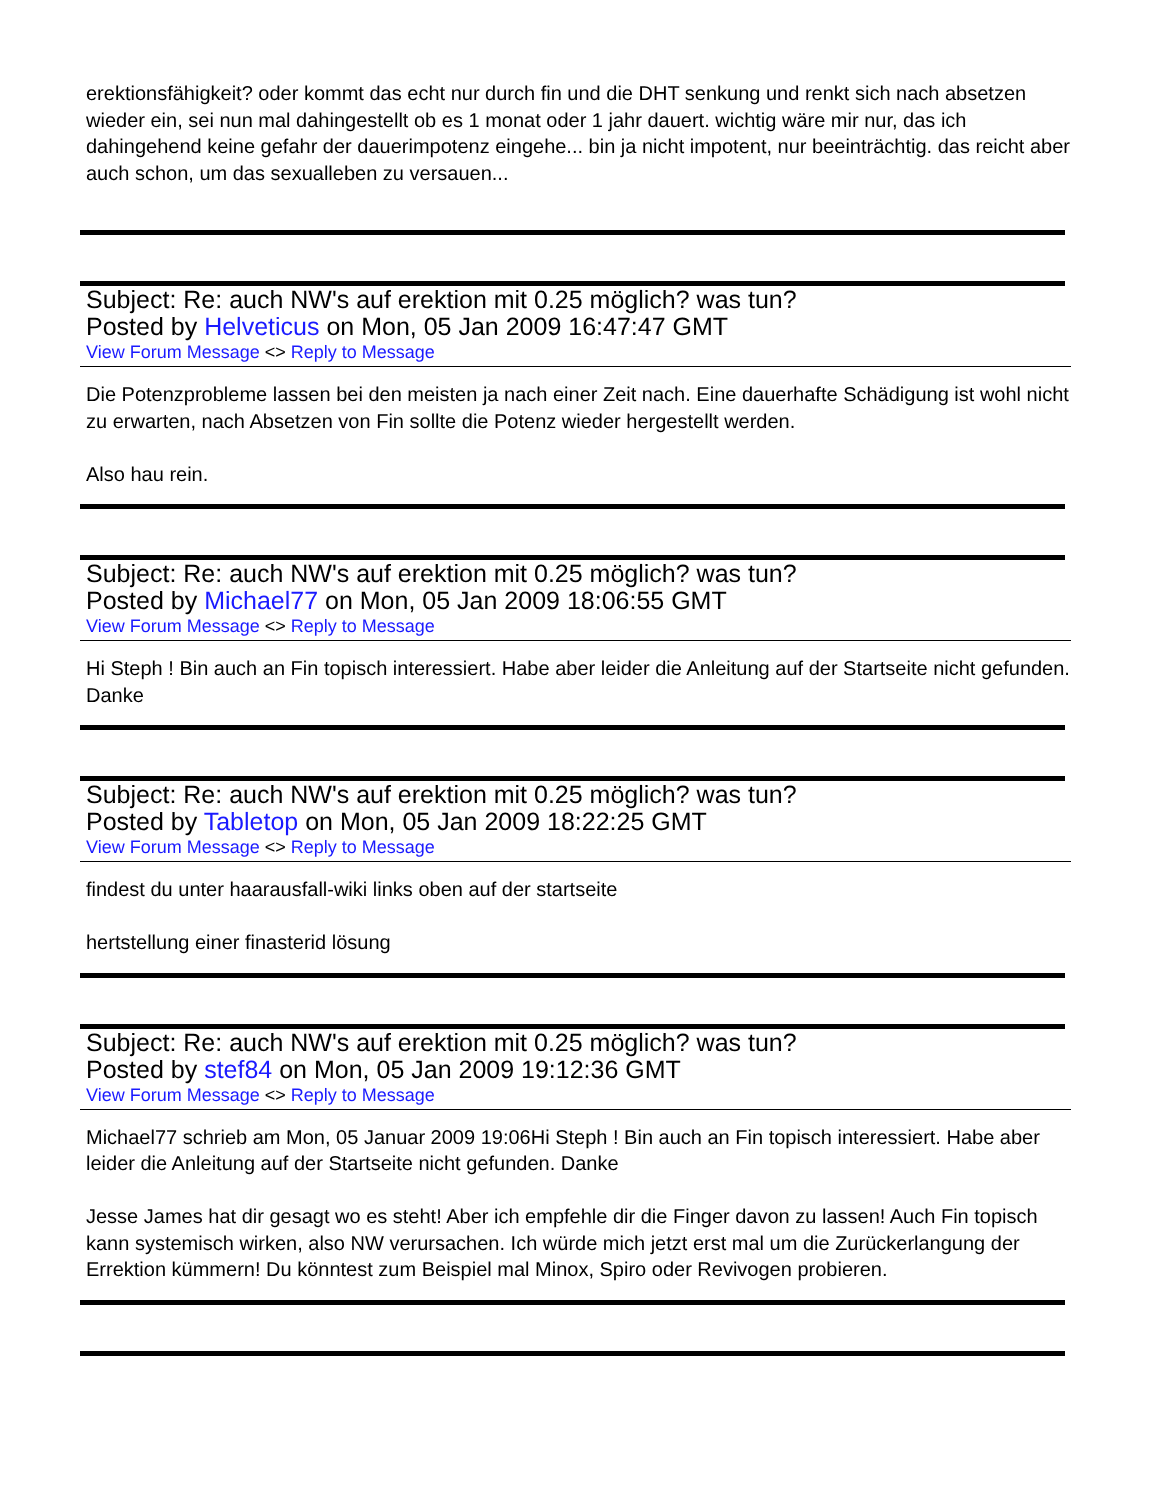erektionsfähigkeit? oder kommt das echt nur durch fin und die DHT senkung und renkt sich nach absetzen wieder ein, sei nun mal dahingestellt ob es 1 monat oder 1 jahr dauert. wichtig wäre mir nur, das ich dahingehend keine gefahr der dauerimpotenz eingehe... bin ja nicht impotent, nur beeinträchtig. das reicht aber auch schon, um das sexualleben zu versauen...
Subject: Re: auch NW's auf erektion mit 0.25 möglich? was tun?
Posted by Helveticus on Mon, 05 Jan 2009 16:47:47 GMT
View Forum Message <> Reply to Message
Die Potenzprobleme lassen bei den meisten ja nach einer Zeit nach. Eine dauerhafte Schädigung ist wohl nicht zu erwarten, nach Absetzen von Fin sollte die Potenz wieder hergestellt werden.
Also hau rein.
Subject: Re: auch NW's auf erektion mit 0.25 möglich? was tun?
Posted by Michael77 on Mon, 05 Jan 2009 18:06:55 GMT
View Forum Message <> Reply to Message
Hi Steph ! Bin auch an Fin topisch interessiert. Habe aber leider die Anleitung auf der Startseite nicht gefunden. Danke
Subject: Re: auch NW's auf erektion mit 0.25 möglich? was tun?
Posted by Tabletop on Mon, 05 Jan 2009 18:22:25 GMT
View Forum Message <> Reply to Message
findest du unter haarausfall-wiki links oben auf der startseite
hertstellung einer finasterid lösung
Subject: Re: auch NW's auf erektion mit 0.25 möglich? was tun?
Posted by stef84 on Mon, 05 Jan 2009 19:12:36 GMT
View Forum Message <> Reply to Message
Michael77 schrieb am Mon, 05 Januar 2009 19:06Hi Steph ! Bin auch an Fin topisch interessiert. Habe aber leider die Anleitung auf der Startseite nicht gefunden. Danke
Jesse James hat dir gesagt wo es steht! Aber ich empfehle dir die Finger davon zu lassen! Auch Fin topisch kann systemisch wirken, also NW verursachen. Ich würde mich jetzt erst mal um die Zurückerlangung der Errektion kümmern! Du könntest zum Beispiel mal Minox, Spiro oder Revivogen probieren.